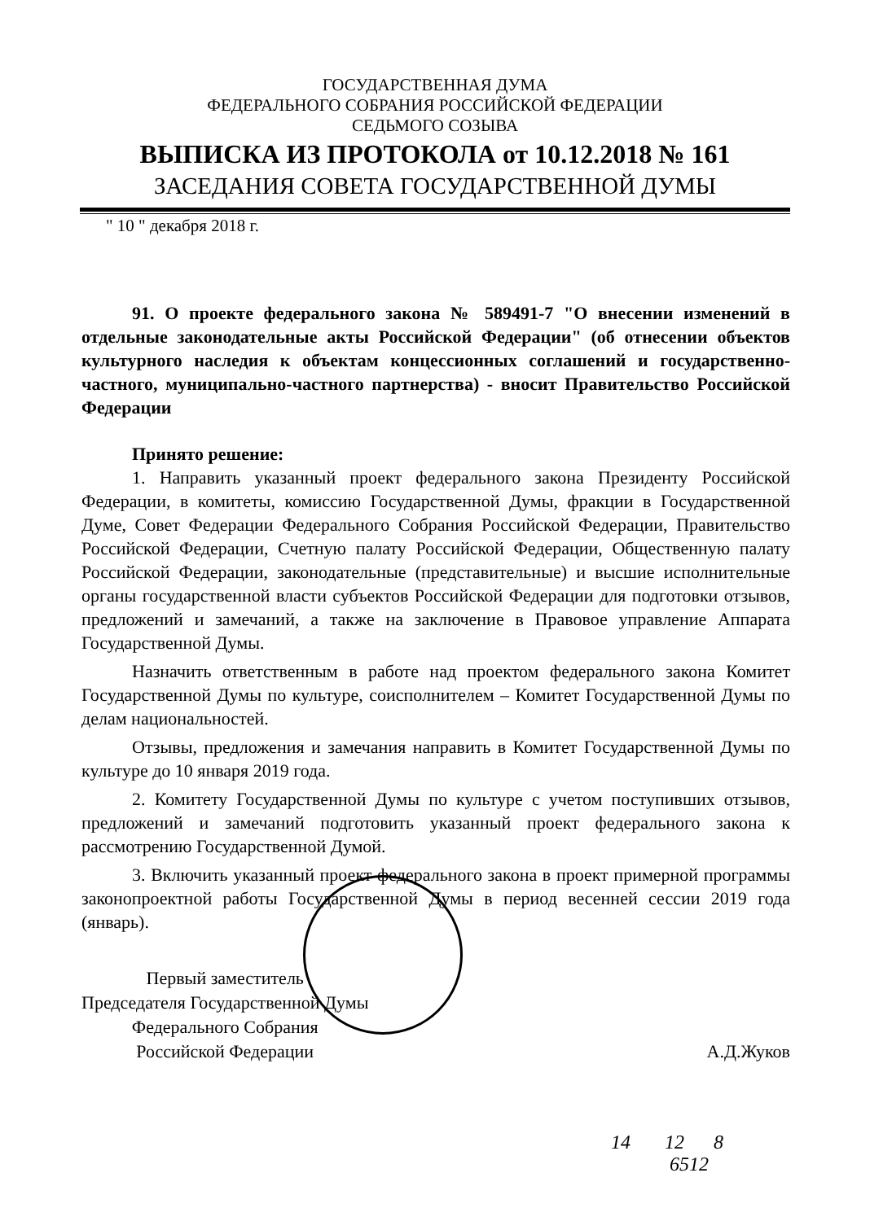ГОСУДАРСТВЕННАЯ ДУМА
ФЕДЕРАЛЬНОГО СОБРАНИЯ РОССИЙСКОЙ ФЕДЕРАЦИИ
СЕДЬМОГО СОЗЫВА
ВЫПИСКА ИЗ ПРОТОКОЛА от 10.12.2018 № 161
ЗАСЕДАНИЯ СОВЕТА ГОСУДАРСТВЕННОЙ ДУМЫ
" 10 " декабря 2018 г.
91. О проекте федерального закона № 589491-7 "О внесении изменений в отдельные законодательные акты Российской Федерации" (об отнесении объектов культурного наследия к объектам концессионных соглашений и государственно-частного, муниципально-частного партнерства) - вносит Правительство Российской Федерации
Принято решение:
1. Направить указанный проект федерального закона Президенту Российской Федерации, в комитеты, комиссию Государственной Думы, фракции в Государственной Думе, Совет Федерации Федерального Собрания Российской Федерации, Правительство Российской Федерации, Счетную палату Российской Федерации, Общественную палату Российской Федерации, законодательные (представительные) и высшие исполнительные органы государственной власти субъектов Российской Федерации для подготовки отзывов, предложений и замечаний, а также на заключение в Правовое управление Аппарата Государственной Думы.
Назначить ответственным в работе над проектом федерального закона Комитет Государственной Думы по культуре, соисполнителем – Комитет Государственной Думы по делам национальностей.
Отзывы, предложения и замечания направить в Комитет Государственной Думы по культуре до 10 января 2019 года.
2. Комитету Государственной Думы по культуре с учетом поступивших отзывов, предложений и замечаний подготовить указанный проект федерального закона к рассмотрению Государственной Думой.
3. Включить указанный проект федерального закона в проект примерной программы законопроектной работы Государственной Думы в период весенней сессии 2019 года (январь).
Первый заместитель
Председателя Государственной Думы
Федерального Собрания
Российской Федерации
А.Д.Жуков
14 12 8
6512